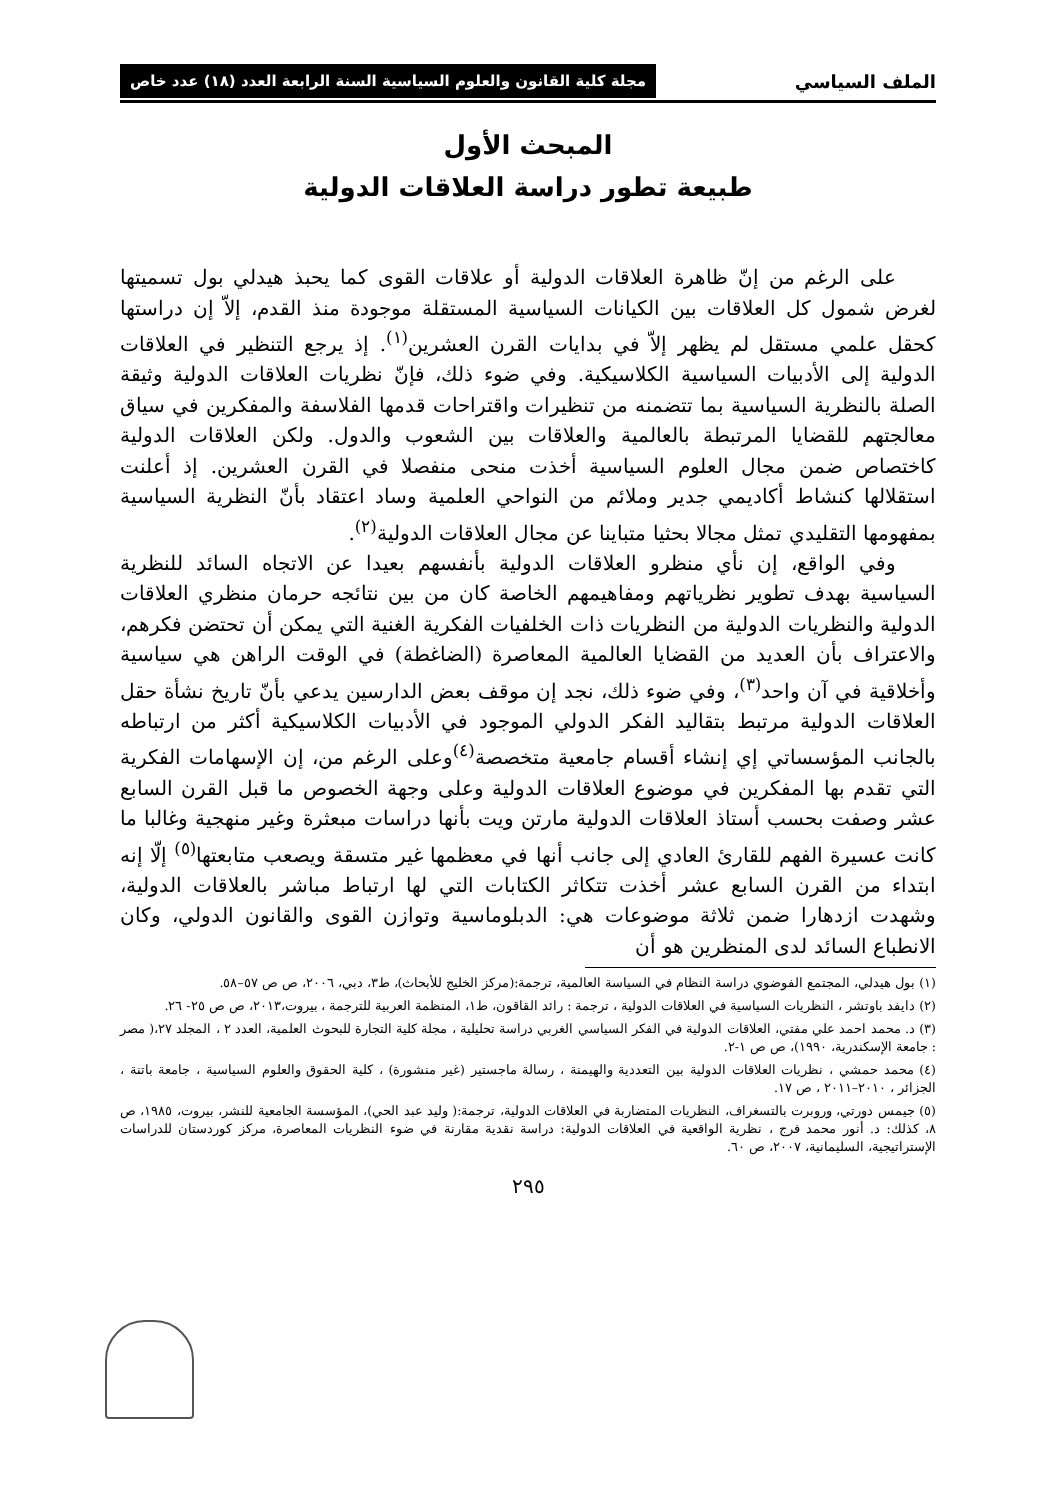الملف السياسي مجلة كلية القانون والعلوم السياسية السنة الرابعة العدد (١٨) عدد خاص
المبحث الأول
طبيعة تطور دراسة العلاقات الدولية
على الرغم من إنّ ظاهرة العلاقات الدولية أو علاقات القوى كما يحبذ هيدلي بول تسميتها لغرض شمول كل العلاقات بين الكيانات السياسية المستقلة موجودة منذ القدم، إلاّ إن دراستها كحقل علمي مستقل لم يظهر إلاّ في بدايات القرن العشرين<sup>(١)</sup>. إذ يرجع التنظير في العلاقات الدولية إلى الأدبيات السياسية الكلاسيكية. وفي ضوء ذلك، فإنّ نظريات العلاقات الدولية وثيقة الصلة بالنظرية السياسية بما تتضمنه من تنظيرات واقتراحات قدمها الفلاسفة والمفكرين في سياق معالجتهم للقضايا المرتبطة بالعالمية والعلاقات بين الشعوب والدول. ولكن العلاقات الدولية كاختصاص ضمن مجال العلوم السياسية أخذت منحى منفصلا في القرن العشرين. إذ أعلنت استقلالها كنشاط أكاديمي جدير وملائم من النواحي العلمية وساد اعتقاد بأنّ النظرية السياسية بمفهومها التقليدي تمثل مجالا بحثيا متباينا عن مجال العلاقات الدولية<sup>(٢)</sup>.
وفي الواقع، إن نأي منظرو العلاقات الدولية بأنفسهم بعيدا عن الاتجاه السائد للنظرية السياسية بهدف تطوير نظرياتهم ومفاهيمهم الخاصة كان من بين نتائجه حرمان منظري العلاقات الدولية والنظريات الدولية من النظريات ذات الخلفيات الفكرية الغنية التي يمكن أن تحتضن فكرهم، والاعتراف بأن العديد من القضايا العالمية المعاصرة (الضاغطة) في الوقت الراهن هي سياسية وأخلاقية في آن واحد<sup>(٣)</sup>، وفي ضوء ذلك، نجد إن موقف بعض الدارسين يدعي بأنّ تاريخ نشأة حقل العلاقات الدولية مرتبط بتقاليد الفكر الدولي الموجود في الأدبيات الكلاسيكية أكثر من ارتباطه بالجانب المؤسساتي إي إنشاء أقسام جامعية متخصصة<sup>(٤)</sup>وعلى الرغم من، إن الإسهامات الفكرية التي تقدم بها المفكرين في موضوع العلاقات الدولية وعلى وجهة الخصوص ما قبل القرن السابع عشر وصفت بحسب أستاذ العلاقات الدولية مارتن ويت بأنها دراسات مبعثرة وغير منهجية وغالبا ما كانت عسيرة الفهم للقارئ العادي إلى جانب أنها في معظمها غير متسقة ويصعب متابعتها<sup>(٥)</sup> إلّا إنه ابتداء من القرن السابع عشر أخذت تتكاثر الكتابات التي لها ارتباط مباشر بالعلاقات الدولية، وشهدت ازدهارا ضمن ثلاثة موضوعات هي: الدبلوماسية وتوازن القوى والقانون الدولي، وكان الانطباع السائد لدى المنظرين هو أن
(١) بول هيدلي، المجتمع الفوضوي دراسة النظام في السياسة العالمية، ترجمة:(مركز الخليج للأبحاث)، ط٣، دبي، ٢٠٠٦، ص ص ٥٧–٥٨.
(٢) دايفد باوتشر ، النظريات السياسية في العلاقات الدولية ، ترجمة : رائد القاقون، ط١، المنظمة العربية للترجمة ، بيروت،٢٠١٣، ص ص ٢٥- ٢٦.
(٣) د. محمد احمد علي مفتي، العلاقات الدولية في الفكر السياسي الغربي دراسة تحليلية ، مجلة كلية التجارة للبحوث العلمية، العدد ٢ ، المجلد ٢٧،( مصر : جامعة الإسكندرية، ١٩٩٠)، ص ص ١-٢.
(٤) محمد حمشي ، نظريات العلاقات الدولية بين التعددية والهيمنة ، رسالة ماجستير (غير منشورة) ، كلية الحقوق والعلوم السياسية ، جامعة باتنة ، الجزائر ، ٢٠١٠–٢٠١١ ، ص ١٧.
(٥) جيمس دورتي، وروبرت بالتسغراف، النظريات المتضاربة في العلاقات الدولية، ترجمة:( وليد عبد الحي)، المؤسسة الجامعية للنشر، بيروت، ١٩٨٥، ص ٨، كذلك: د. أنور محمد فرج ، نظرية الواقعية في العلاقات الدولية: دراسة نقدية مقارنة في ضوء النظريات المعاصرة، مركز كوردستان للدراسات الإستراتيجية، السليمانية، ٢٠٠٧، ص ٦٠.
٢٩٥